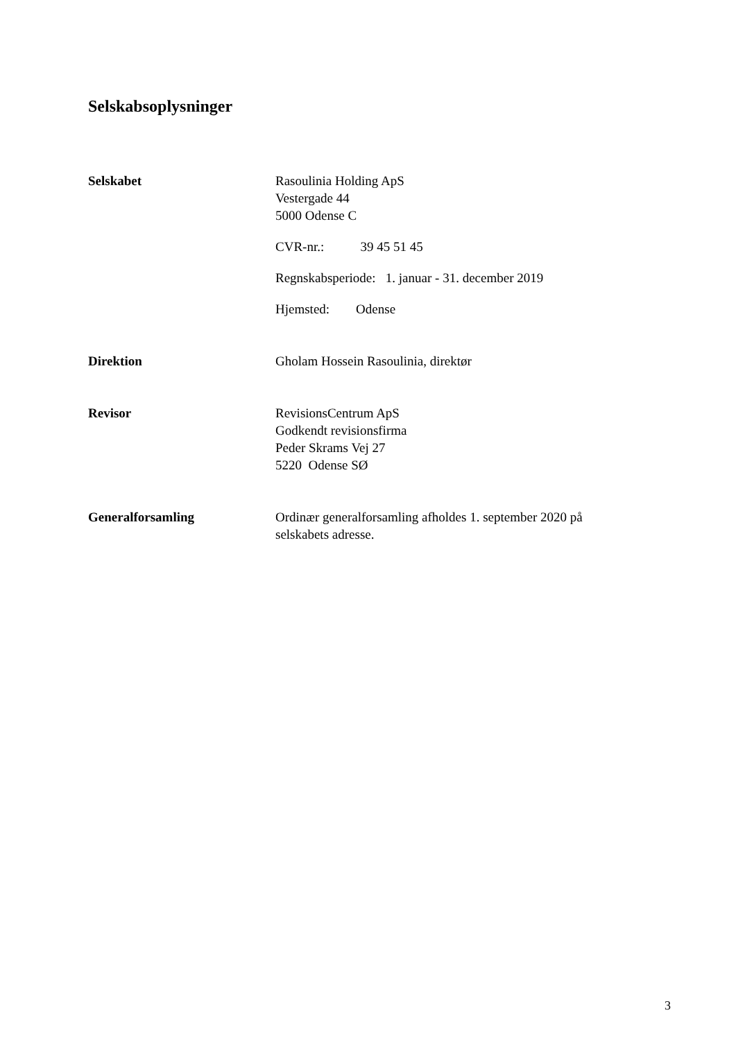Selskabsoplysninger
Selskabet Rasoulinia Holding ApS
Vestergade 44
5000 Odense C
CVR-nr.: 39 45 51 45
Regnskabsperiode: 1. januar - 31. december 2019
Hjemsted: Odense
Direktion Gholam Hossein Rasoulinia, direktør
Revisor RevisionsCentrum ApS
Godkendt revisionsfirma
Peder Skrams Vej 27
5220 Odense SØ
Generalforsamling Ordinær generalforsamling afholdes 1. september 2020 på
selskabets adresse.
3